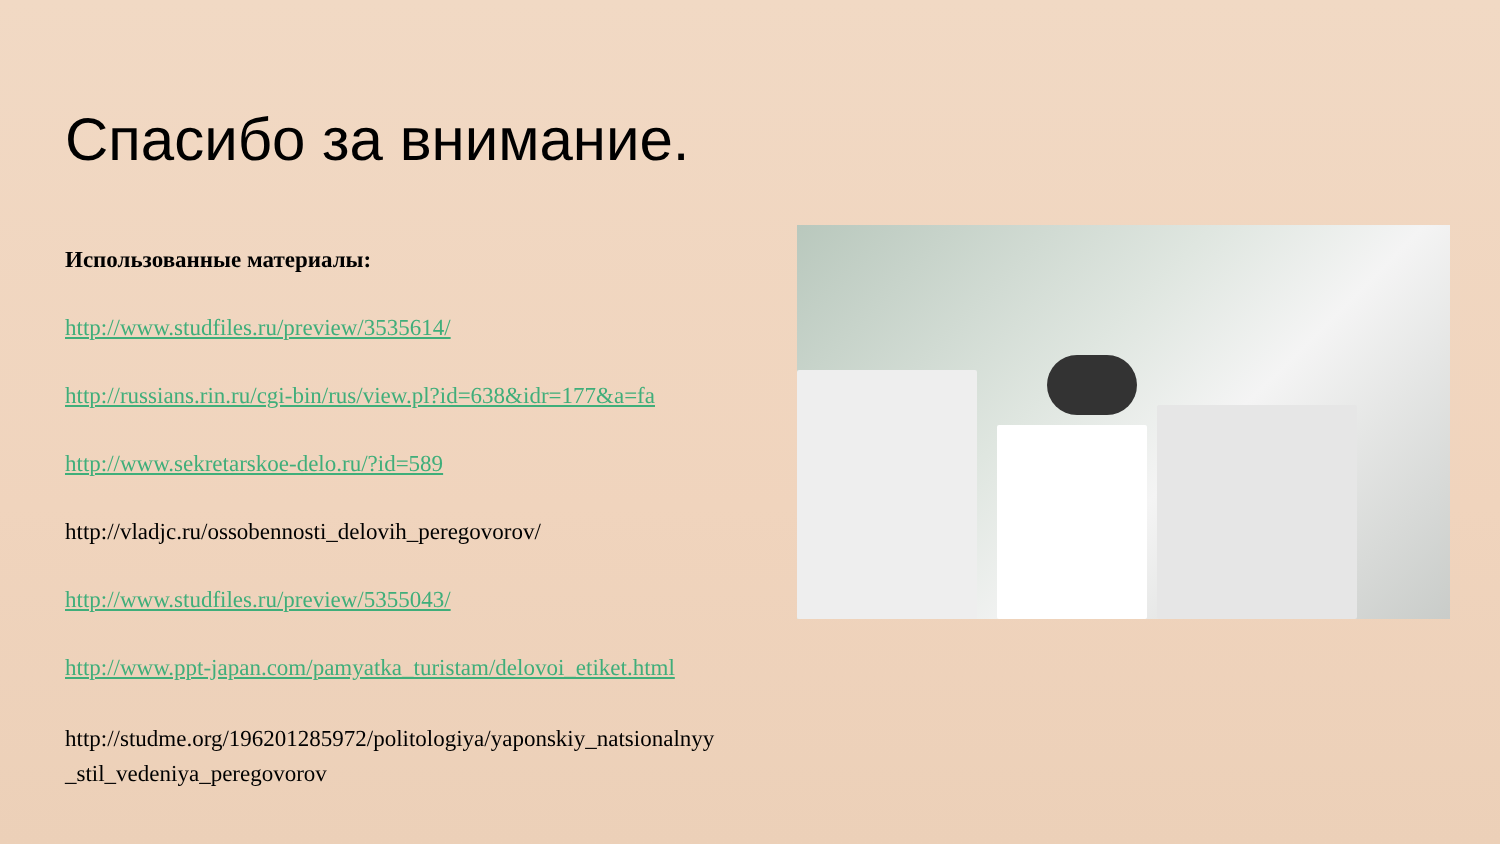Спасибо за внимание.
Использованные материалы:
http://www.studfiles.ru/preview/3535614/
http://russians.rin.ru/cgi-bin/rus/view.pl?id=638&idr=177&a=fa
http://www.sekretarskoe-delo.ru/?id=589
http://vladjc.ru/ossobennosti_delovih_peregovorov/
http://www.studfiles.ru/preview/5355043/
http://www.ppt-japan.com/pamyatka_turistam/delovoi_etiket.html
http://studme.org/196201285972/politologiya/yaponskiy_natsionalnyy _stil_vedeniya_peregovorov